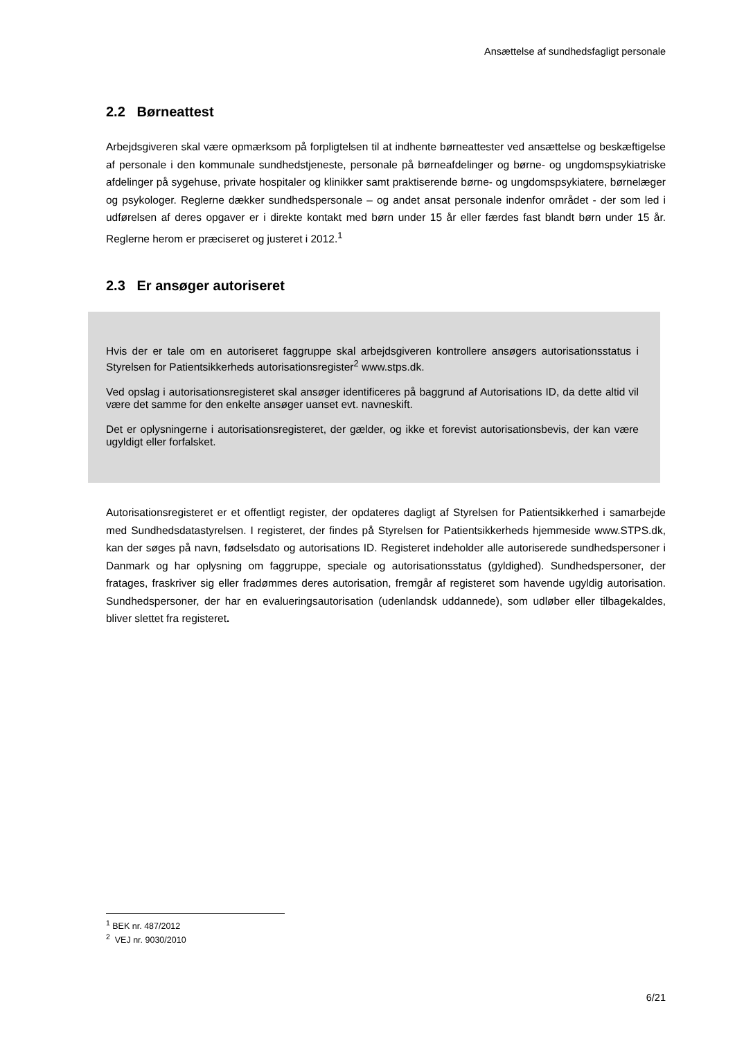Ansættelse af sundhedsfagligt personale
2.2 Børneattest
Arbejdsgiveren skal være opmærksom på forpligtelsen til at indhente børneattester ved ansættelse og beskæftigelse af personale i den kommunale sundhedstjeneste, personale på børneafdelinger og børne- og ungdomspsykiatriske afdelinger på sygehuse, private hospitaler og klinikker samt praktiserende børne- og ungdomspsykiatere, børnelæger og psykologer. Reglerne dækker sundhedspersonale – og andet ansat personale indenfor området - der som led i udførelsen af deres opgaver er i direkte kontakt med børn under 15 år eller færdes fast blandt børn under 15 år. Reglerne herom er præciseret og justeret i 2012.<sup>1</sup>
2.3 Er ansøger autoriseret
Hvis der er tale om en autoriseret faggruppe skal arbejdsgiveren kontrollere ansøgers autorisationsstatus i Styrelsen for Patientsikkerheds autorisationsregister<sup>2</sup> www.stps.dk.
Ved opslag i autorisationsregisteret skal ansøger identificeres på baggrund af Autorisations ID, da dette altid vil være det samme for den enkelte ansøger uanset evt. navneskift.
Det er oplysningerne i autorisationsregisteret, der gælder, og ikke et forevist autorisationsbevis, der kan være ugyldigt eller forfalsket.
Autorisationsregisteret er et offentligt register, der opdateres dagligt af Styrelsen for Patientsikkerhed i samarbejde med Sundhedsdatastyrelsen. I registeret, der findes på Styrelsen for Patientsikkerheds hjemmeside www.STPS.dk, kan der søges på navn, fødselsdato og autorisations ID. Registeret indeholder alle autoriserede sundhedspersoner i Danmark og har oplysning om faggruppe, speciale og autorisationsstatus (gyldighed). Sundhedspersoner, der fratages, fraskriver sig eller fradømmes deres autorisation, fremgår af registeret som havende ugyldig autorisation. Sundhedspersoner, der har en evalueringsautorisation (udenlandsk uddannede), som udløber eller tilbagekaldes, bliver slettet fra registeret.
<sup>1</sup> BEK nr. 487/2012
<sup>2</sup> VEJ nr. 9030/2010
6/21